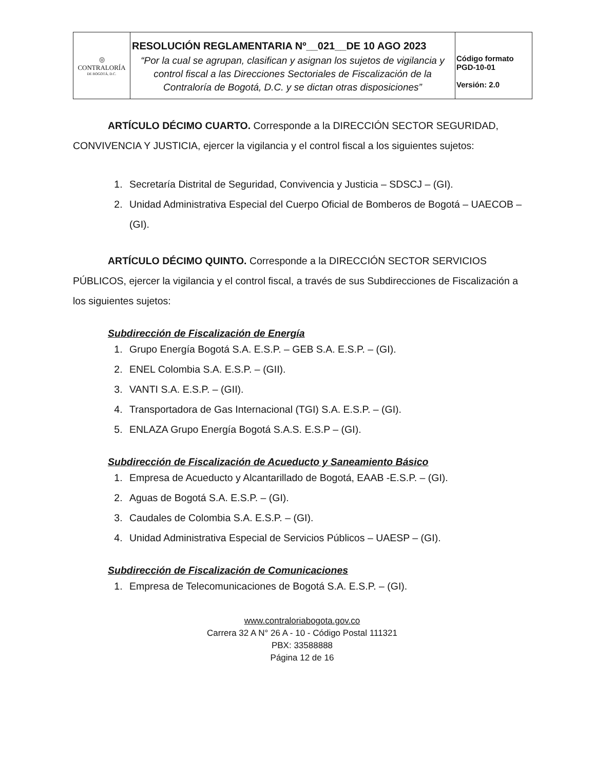| ◎ CONTRALORÍA DE BOGOTÁ, D.C. | RESOLUCIÓN REGLAMENTARIA Nº__021__DE 10 AGO 2023 “Por la cual se agrupan, clasifican y asignan los sujetos de vigilancia y control fiscal a las Direcciones Sectoriales de Fiscalización de la Contraloría de Bogotá, D.C. y se dictan otras disposiciones” | Código formato PGD-10-01 Versión: 2.0 |
ARTÍCULO DÉCIMO CUARTO. Corresponde a la DIRECCIÓN SECTOR SEGURIDAD, CONVIVENCIA Y JUSTICIA, ejercer la vigilancia y el control fiscal a los siguientes sujetos:
1. Secretaría Distrital de Seguridad, Convivencia y Justicia – SDSCJ – (GI).
2. Unidad Administrativa Especial del Cuerpo Oficial de Bomberos de Bogotá – UAECOB – (GI).
ARTÍCULO DÉCIMO QUINTO. Corresponde a la DIRECCIÓN SECTOR SERVICIOS PÚBLICOS, ejercer la vigilancia y el control fiscal, a través de sus Subdirecciones de Fiscalización a los siguientes sujetos:
Subdirección de Fiscalización de Energía
1. Grupo Energía Bogotá S.A. E.S.P. – GEB S.A. E.S.P. – (GI).
2. ENEL Colombia S.A. E.S.P. – (GII).
3. VANTI S.A. E.S.P. – (GII).
4. Transportadora de Gas Internacional (TGI) S.A. E.S.P. – (GI).
5. ENLAZA Grupo Energía Bogotá S.A.S. E.S.P – (GI).
Subdirección de Fiscalización de Acueducto y Saneamiento Básico
1. Empresa de Acueducto y Alcantarillado de Bogotá, EAAB -E.S.P. – (GI).
2. Aguas de Bogotá S.A. E.S.P. – (GI).
3. Caudales de Colombia S.A. E.S.P. – (GI).
4. Unidad Administrativa Especial de Servicios Públicos – UAESP – (GI).
Subdirección de Fiscalización de Comunicaciones
1. Empresa de Telecomunicaciones de Bogotá S.A. E.S.P. – (GI).
www.contraloriabogota.gov.co
Carrera 32 A N° 26 A - 10 - Código Postal 111321
PBX: 33588888
Página 12 de 16